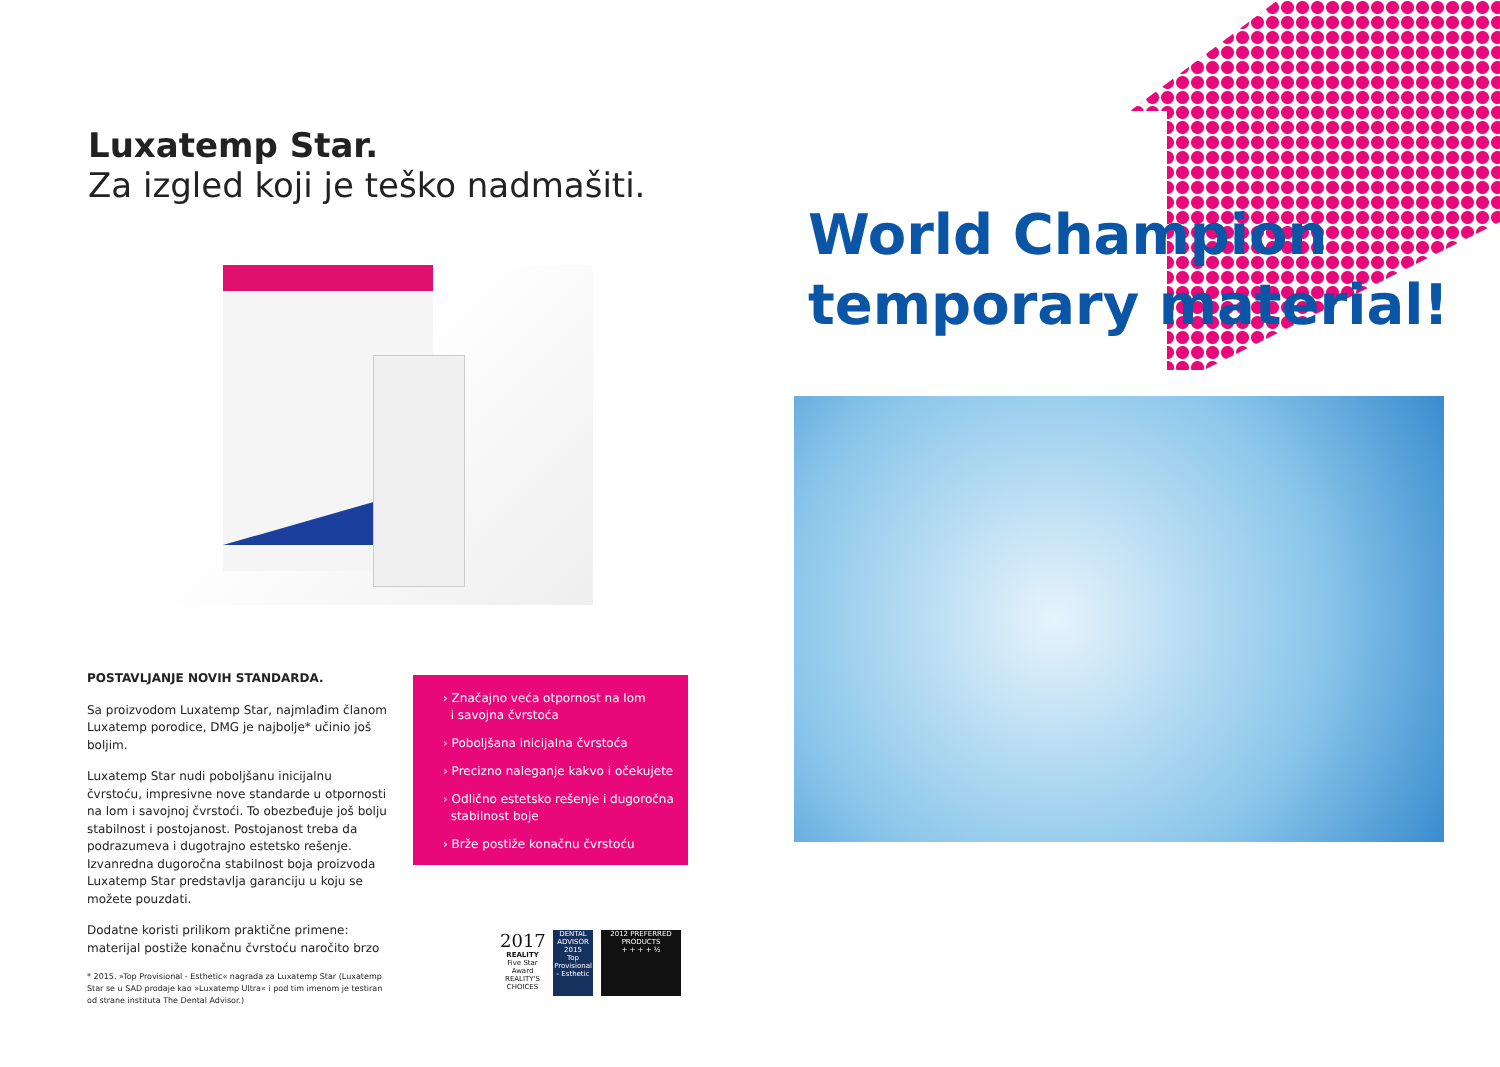Luxatemp Star.
Za izgled koji je teško nadmašiti.
POSTAVLJANJE NOVIH STANDARDA.
Sa proizvodom Luxatemp Star, najmlađim članom Luxatemp porodice, DMG je najbolje* učinio još boljim.
Luxatemp Star nudi poboljšanu inicijalnu čvrstoću, impresivne nove standarde u otpornosti na lom i savojnoj čvrstoći. To obezbeđuje još bolju stabilnost i postojanost. Postojanost treba da podrazumeva i dugotrajno estetsko rešenje. Izvanredna dugoročna stabilnost boja proizvoda Luxatemp Star predstavlja garanciju u koju se možete pouzdati.
Dodatne koristi prilikom praktične primene: materijal postiže konačnu čvrstoću naročito brzo
* 2015. »Top Provisional - Esthetic« nagrada za Luxatemp Star (Luxatemp Star se u SAD prodaje kao »Luxatemp Ultra« i pod tim imenom je testiran od strane instituta The Dental Advisor.)
› Značajno veća otpornost na lom
i savojna čvrstoća
› Poboljšana inicijalna čvrstoća
› Precizno naleganje kakvo i očekujete
› Odlično estetsko rešenje i dugoročna
stabilnost boje
› Brže postiže konačnu čvrstoću
2017
REALITY
Five Star Award
REALITY'S CHOICES
DENTAL ADVISOR 2015
Top Provisional - Esthetic
2012 PREFERRED PRODUCTS
+ + + + ½
World Champion
temporary material!